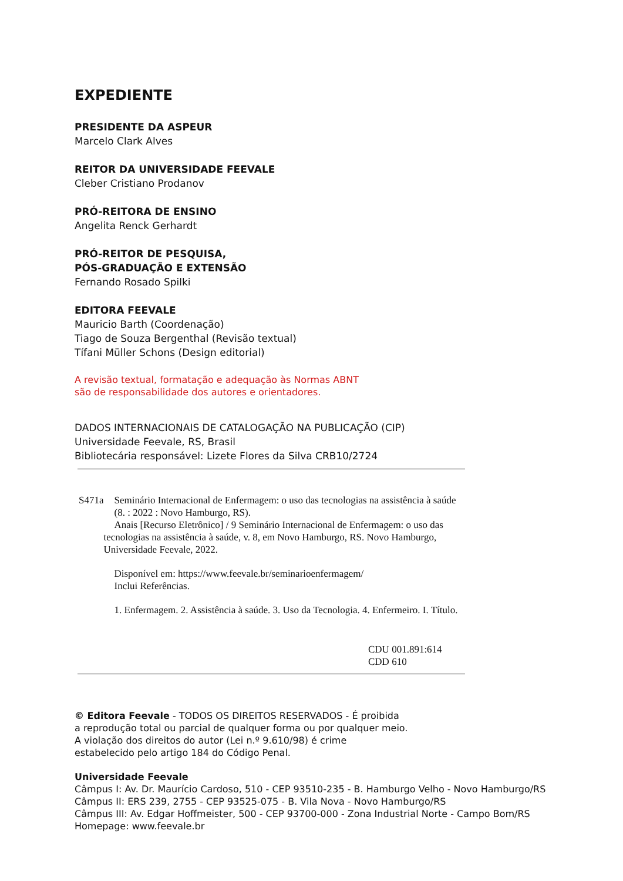EXPEDIENTE
PRESIDENTE DA ASPEUR
Marcelo Clark Alves
REITOR DA UNIVERSIDADE FEEVALE
Cleber Cristiano Prodanov
PRÓ-REITORA DE ENSINO
Angelita Renck Gerhardt
PRÓ-REITOR DE PESQUISA,
PÓS-GRADUAÇÃO E EXTENSÃO
Fernando Rosado Spilki
EDITORA FEEVALE
Mauricio Barth (Coordenação)
Tiago de Souza Bergenthal (Revisão textual)
Tífani Müller Schons (Design editorial)
A revisão textual, formatação e adequação às Normas ABNT
são de responsabilidade dos autores e orientadores.
DADOS INTERNACIONAIS DE CATALOGAÇÃO NA PUBLICAÇÃO (CIP)
Universidade Feevale, RS, Brasil
Bibliotecária responsável: Lizete Flores da Silva CRB10/2724
S471a Seminário Internacional de Enfermagem: o uso das tecnologias na assistência à saúde (8. : 2022 : Novo Hamburgo, RS).
Anais [Recurso Eletrônico] / 9 Seminário Internacional de Enfermagem: o uso das tecnologias na assistência à saúde, v. 8, em Novo Hamburgo, RS. Novo Hamburgo, Universidade Feevale, 2022.
Disponível em: https://www.feevale.br/seminarioenfermagem/
Inclui Referências.
1. Enfermagem. 2. Assistência à saúde. 3. Uso da Tecnologia. 4. Enfermeiro. I. Título.
CDU 001.891:614
CDD 610
© Editora Feevale - TODOS OS DIREITOS RESERVADOS - É proibida
a reprodução total ou parcial de qualquer forma ou por qualquer meio.
A violação dos direitos do autor (Lei n.º 9.610/98) é crime
estabelecido pelo artigo 184 do Código Penal.
Universidade Feevale
Câmpus I: Av. Dr. Maurício Cardoso, 510 - CEP 93510-235 - B. Hamburgo Velho - Novo Hamburgo/RS
Câmpus II: ERS 239, 2755 - CEP 93525-075 - B. Vila Nova - Novo Hamburgo/RS
Câmpus III: Av. Edgar Hoffmeister, 500 - CEP 93700-000 - Zona Industrial Norte - Campo Bom/RS
Homepage: www.feevale.br